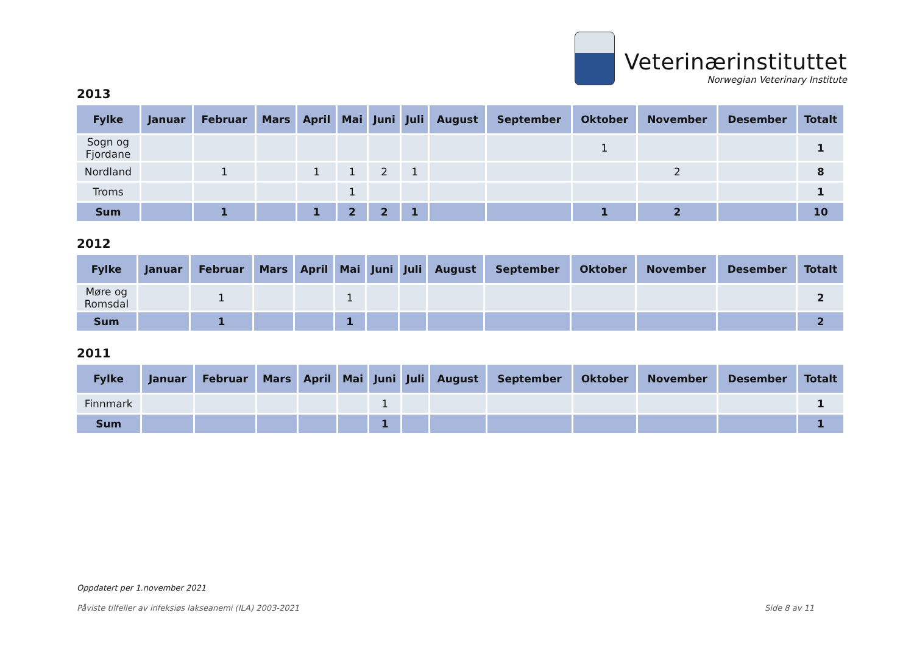Veterinærinstituttet
Norwegian Veterinary Institute
2013
| Fylke | Januar | Februar | Mars | April | Mai | Juni | Juli | August | September | Oktober | November | Desember | Totalt |
| --- | --- | --- | --- | --- | --- | --- | --- | --- | --- | --- | --- | --- | --- |
| Sogn og Fjordane | | | | | | | | | | 1 | | | 1 |
| Nordland | | 1 | | 1 | 1 | 2 | 1 | | | | 2 | | 8 |
| Troms | | | | | 1 | | | | | | | | 1 |
| Sum | | 1 | | 1 | 2 | 2 | 1 | | | 1 | 2 | | 10 |
2012
| Fylke | Januar | Februar | Mars | April | Mai | Juni | Juli | August | September | Oktober | November | Desember | Totalt |
| --- | --- | --- | --- | --- | --- | --- | --- | --- | --- | --- | --- | --- | --- |
| Møre og Romsdal | | 1 | | | 1 | | | | | | | | 2 |
| Sum | | 1 | | | 1 | | | | | | | | 2 |
2011
| Fylke | Januar | Februar | Mars | April | Mai | Juni | Juli | August | September | Oktober | November | Desember | Totalt |
| --- | --- | --- | --- | --- | --- | --- | --- | --- | --- | --- | --- | --- | --- |
| Finnmark | | | | | | 1 | | | | | | | 1 |
| Sum | | | | | | 1 | | | | | | | 1 |
Oppdatert per 1.november 2021
Påviste tilfeller av infeksiøs lakseanemi (ILA) 2003-2021 Side 8 av 11